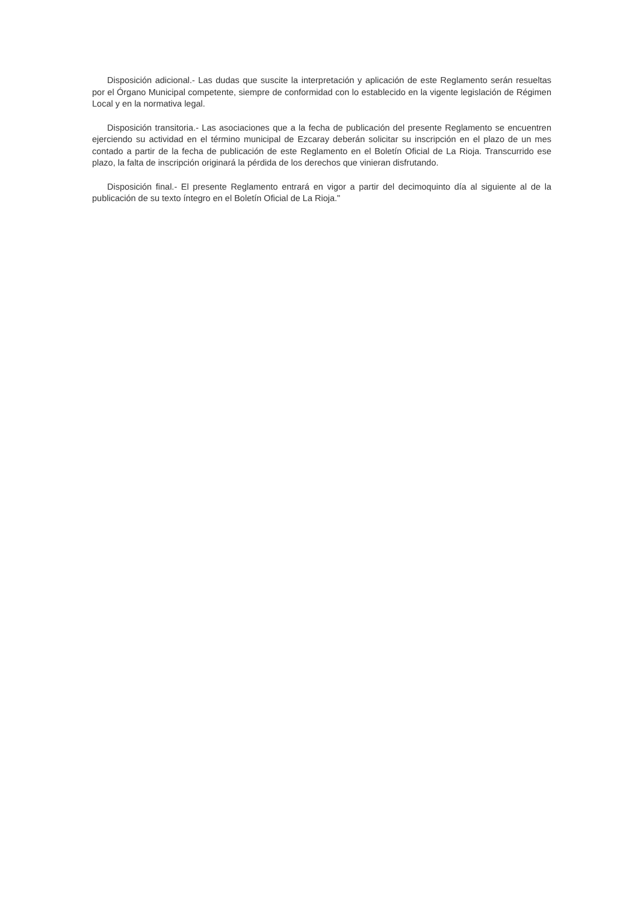Disposición adicional.- Las dudas que suscite la interpretación y aplicación de este Reglamento serán resueltas por el Órgano Municipal competente, siempre de conformidad con lo establecido en la vigente legislación de Régimen Local y en la normativa legal.
Disposición transitoria.- Las asociaciones que a la fecha de publicación del presente Reglamento se encuentren ejerciendo su actividad en el término municipal de Ezcaray deberán solicitar su inscripción en el plazo de un mes contado a partir de la fecha de publicación de este Reglamento en el Boletín Oficial de La Rioja. Transcurrido ese plazo, la falta de inscripción originará la pérdida de los derechos que vinieran disfrutando.
Disposición final.- El presente Reglamento entrará en vigor a partir del decimoquinto día al siguiente al de la publicación de su texto íntegro en el Boletín Oficial de La Rioja."